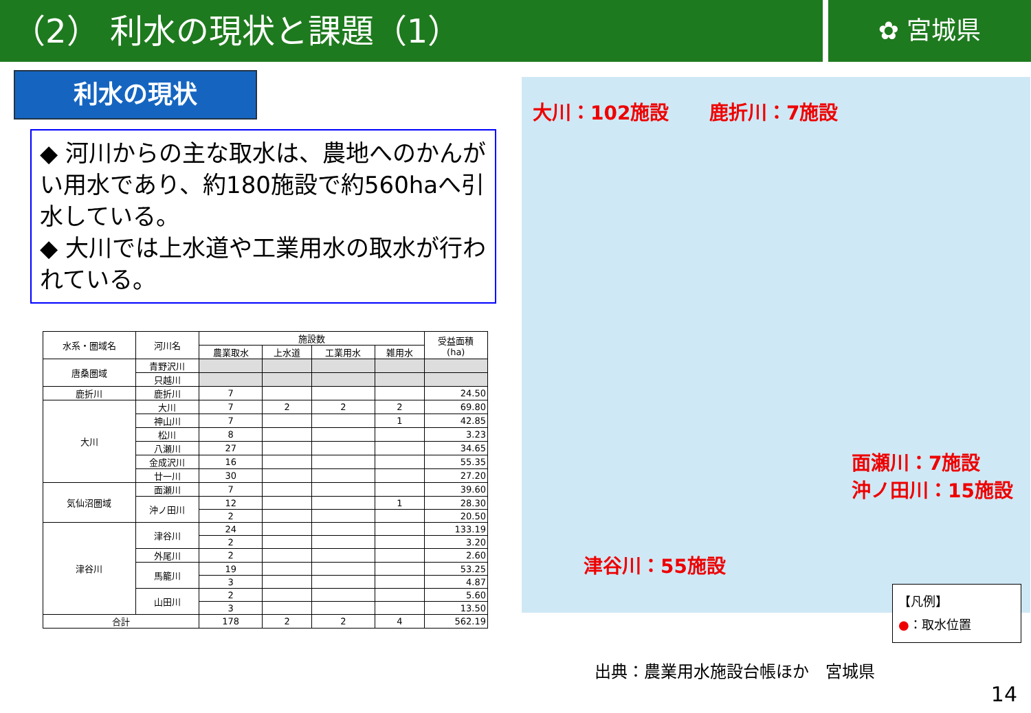（2） 利水の現状と課題（1）
✿ 宮城県
利水の現状
◆ 河川からの主な取水は、農地へのかんがい用水であり、約180施設で約560haへ引水している。
◆ 大川では上水道や工業用水の取水が行われている。
| 水系・圏域名 | 河川名 | 施設数 | | | | 受益面積 (ha) |
| --- | --- | --- | --- | --- | --- | --- |
| | | 農業取水 | 上水道 | 工業用水 | 雑用水 | |
| 唐桑圏域 | 青野沢川 | | | | | |
| | 只越川 | | | | | |
| 鹿折川 | 鹿折川 | 7 | | | | 24.50 |
| 大川 | 大川 | 7 | 2 | 2 | 2 | 69.80 |
| | 神山川 | 7 | | | 1 | 42.85 |
| | 松川 | 8 | | | | 3.23 |
| | 八瀬川 | 27 | | | | 34.65 |
| | 金成沢川 | 16 | | | | 55.35 |
| | 廿一川 | 30 | | | | 27.20 |
| 気仙沼圏域 | 面瀬川 | 7 | | | | 39.60 |
| | 沖ノ田川 | 12 | | | 1 | 28.30 |
| | | 2 | | | | 20.50 |
| 津谷川 | 津谷川 | 24 | | | | 133.19 |
| | | 2 | | | | 3.20 |
| | 外尾川 | 2 | | | | 2.60 |
| | 馬籠川 | 19 | | | | 53.25 |
| | | 3 | | | | 4.87 |
| | 山田川 | 2 | | | | 5.60 |
| | | 3 | | | | 13.50 |
| 合計 | | 178 | 2 | 2 | 4 | 562.19 |
大川：102施設 鹿折川：7施設
面瀬川：7施設
沖ノ田川：15施設
津谷川：55施設
【凡例】
●：取水位置
出典：農業用水施設台帳ほか　宮城県
14